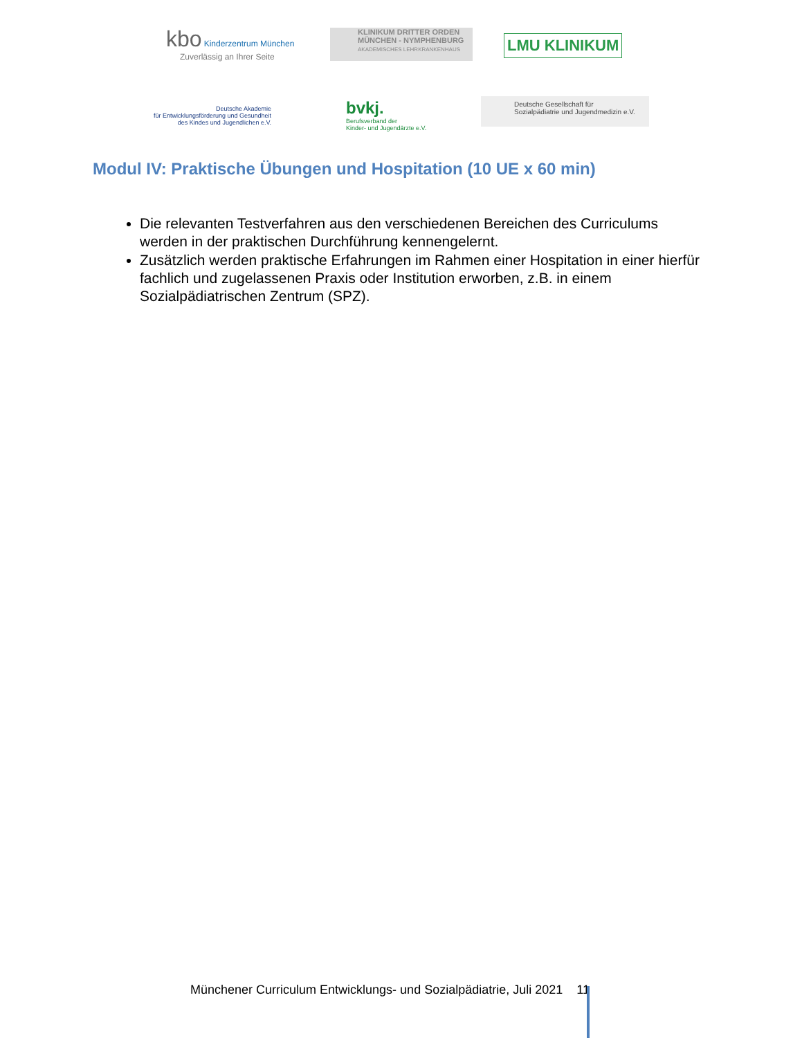kbo Kinderzentrum München
Zuverlässig an Ihrer Seite
KLINIKUM DRITTER ORDEN
MÜNCHEN - NYMPHENBURG
AKADEMISCHES LEHRKRANKENHAUS
LMU KLINIKUM
Deutsche Akademie
für Entwicklungsförderung und Gesundheit
des Kindes und Jugendlichen e.V.
bvkj.
Berufsverband der
Kinder- und Jugendärzte e.V.
Deutsche Gesellschaft für
Sozialpädiatrie und Jugendmedizin e.V.
Modul IV: Praktische Übungen und Hospitation (10 UE x 60 min)
Die relevanten Testverfahren aus den verschiedenen Bereichen des Curriculums werden in der praktischen Durchführung kennengelernt.
Zusätzlich werden praktische Erfahrungen im Rahmen einer Hospitation in einer hierfür fachlich und zugelassenen Praxis oder Institution erworben, z.B. in einem Sozialpädiatrischen Zentrum (SPZ).
Münchener Curriculum Entwicklungs- und Sozialpädiatrie, Juli 2021 11